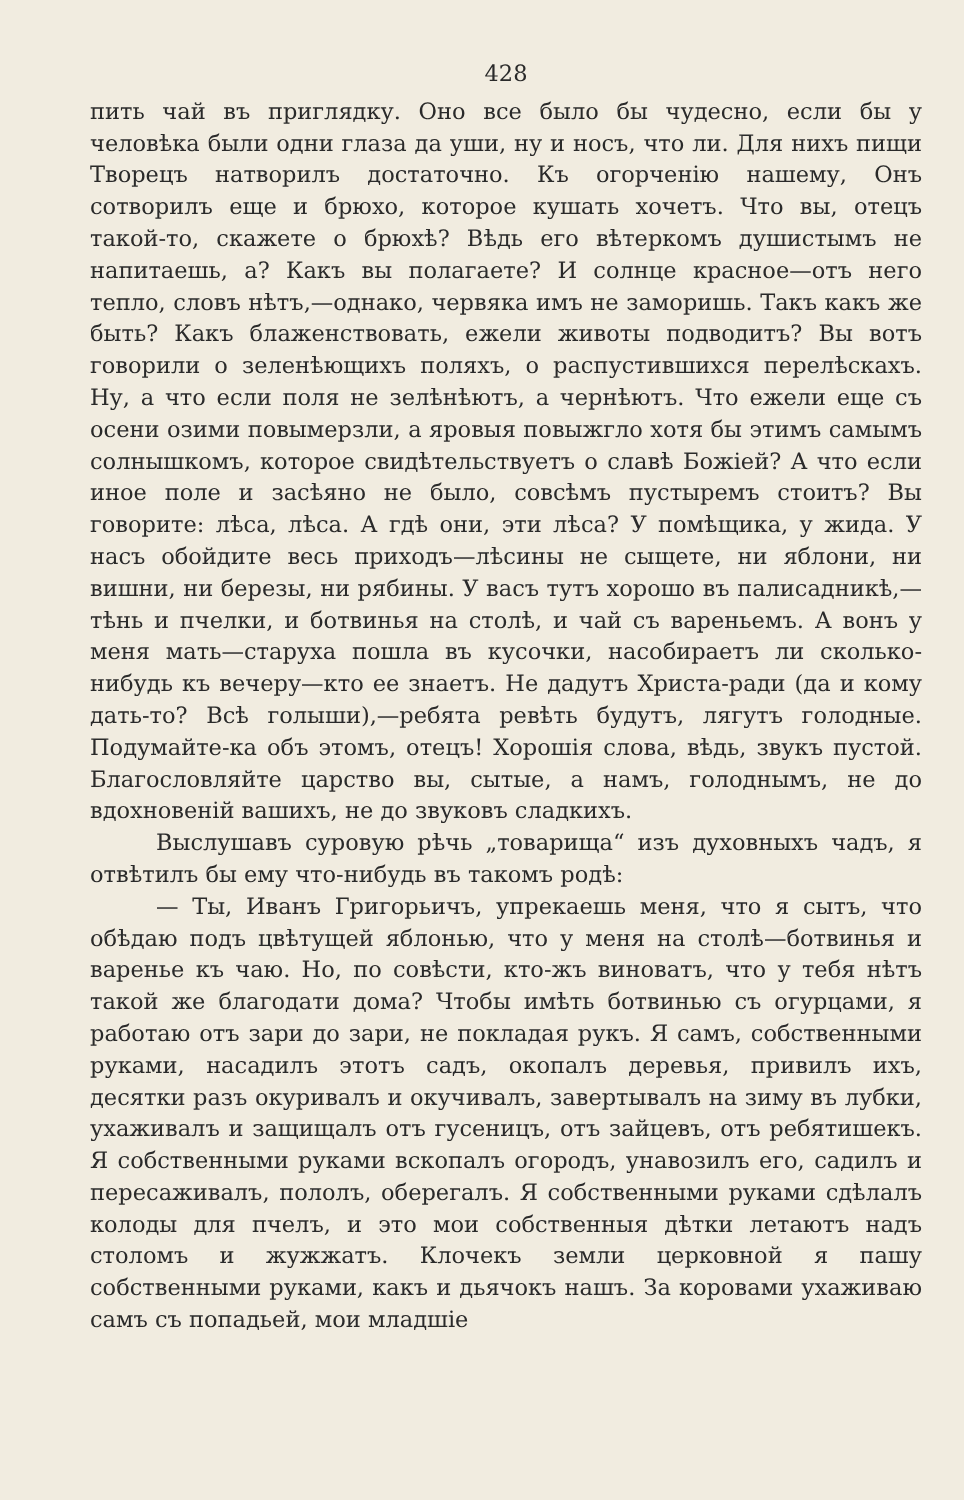428
пить чай въ приглядку. Оно все было бы чудесно, если бы у человѣка были одни глаза да уши, ну и носъ, что ли. Для нихъ пищи Творецъ натворилъ достаточно. Къ огорченію нашему, Онъ сотворилъ еще и брюхо, которое кушать хочетъ. Что вы, отецъ такой-то, скажете о брюхѣ? Вѣдь его вѣтеркомъ душистымъ не напитаешь, а? Какъ вы полагаете? И солнце красное—отъ него тепло, словъ нѣтъ,—однако, червяка имъ не заморишь. Такъ какъ же быть? Какъ блаженствовать, ежели животы подводитъ? Вы вотъ говорили о зеленѣющихъ поляхъ, о распустившихся перелѣскахъ. Ну, а что если поля не зелѣнѣютъ, а чернѣютъ. Что ежели еще съ осени озими повымерзли, а яровыя повыжгло хотя бы этимъ самымъ солнышкомъ, которое свидѣтельствуетъ о славѣ Божіей? А что если иное поле и засѣяно не было, совсѣмъ пустыремъ стоитъ? Вы говорите: лѣса, лѣса. А гдѣ они, эти лѣса? У помѣщика, у жида. У насъ обойдите весь приходъ—лѣсины не сыщете, ни яблони, ни вишни, ни березы, ни рябины. У васъ тутъ хорошо въ палисадникѣ,—тѣнь и пчелки, и ботвинья на столѣ, и чай съ вареньемъ. А вонъ у меня мать—старуха пошла въ кусочки, насобираетъ ли сколько-нибудь къ вечеру—кто ее знаетъ. Не дадутъ Христа-ради (да и кому дать-то? Всѣ голыши),—ребята ревѣть будутъ, лягутъ голодные. Подумайте-ка объ этомъ, отецъ! Хорошія слова, вѣдь, звукъ пустой. Благословляйте царство вы, сытые, а намъ, голоднымъ, не до вдохновеній вашихъ, не до звуковъ сладкихъ.
Выслушавъ суровую рѣчь „товарища“ изъ духовныхъ чадъ, я отвѣтилъ бы ему что-нибудь въ такомъ родѣ:
— Ты, Иванъ Григорьичъ, упрекаешь меня, что я сытъ, что обѣдаю подъ цвѣтущей яблонью, что у меня на столѣ—ботвинья и варенье къ чаю. Но, по совѣсти, кто-жъ виноватъ, что у тебя нѣтъ такой же благодати дома? Чтобы имѣть ботвинью съ огурцами, я работаю отъ зари до зари, не покладая рукъ. Я самъ, собственными руками, насадилъ этотъ садъ, окопалъ деревья, привилъ ихъ, десятки разъ окуривалъ и окучивалъ, завертывалъ на зиму въ лубки, ухаживалъ и защищалъ отъ гусеницъ, отъ зайцевъ, отъ ребятишекъ. Я собственными руками вскопалъ огородъ, унавозилъ его, садилъ и пересаживалъ, пололъ, оберегалъ. Я собственными руками сдѣлалъ колоды для пчелъ, и это мои собственныя дѣтки летаютъ надъ столомъ и жужжатъ. Клочекъ земли церковной я пашу собственными руками, какъ и дьячокъ нашъ. За коровами ухаживаю самъ съ попадьей, мои младшіе